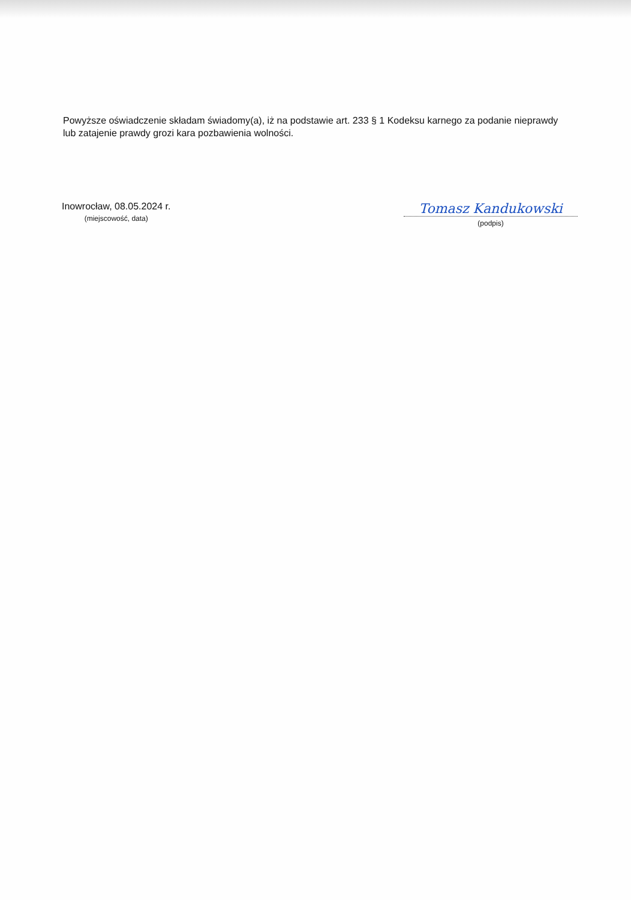Powyższe oświadczenie składam świadomy(a), iż na podstawie art. 233 § 1 Kodeksu karnego za podanie nieprawdy lub zatajenie prawdy grozi kara pozbawienia wolności.
Inowrocław, 08.05.2024 r.
(miejscowość, data)
Tomasz Kandukowski
(podpis)